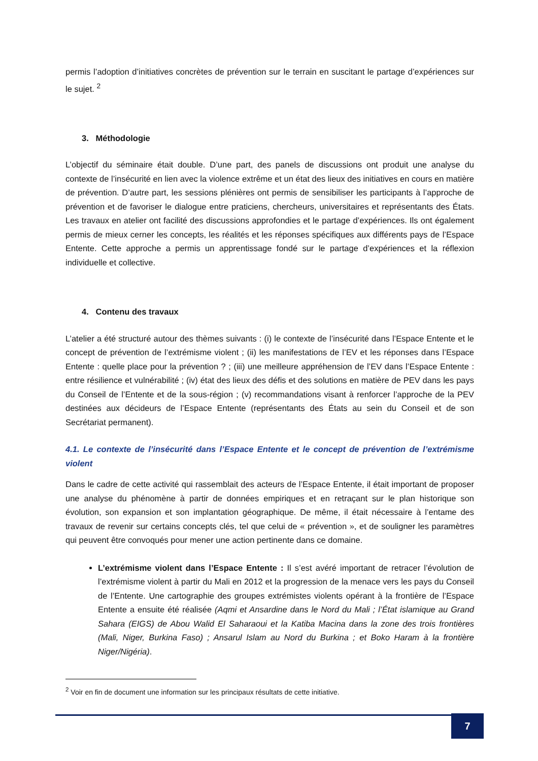permis l’adoption d’initiatives concrètes de prévention sur le terrain en suscitant le partage d’expériences sur le sujet. <sup>2</sup>
3. Méthodologie
L’objectif du séminaire était double. D’une part, des panels de discussions ont produit une analyse du contexte de l’insécurité en lien avec la violence extrême et un état des lieux des initiatives en cours en matière de prévention. D’autre part, les sessions plénières ont permis de sensibiliser les participants à l’approche de prévention et de favoriser le dialogue entre praticiens, chercheurs, universitaires et représentants des États. Les travaux en atelier ont facilité des discussions approfondies et le partage d’expériences. Ils ont également permis de mieux cerner les concepts, les réalités et les réponses spécifiques aux différents pays de l’Espace Entente. Cette approche a permis un apprentissage fondé sur le partage d’expériences et la réflexion individuelle et collective.
4. Contenu des travaux
L’atelier a été structuré autour des thèmes suivants : (i) le contexte de l’insécurité dans l’Espace Entente et le concept de prévention de l’extrémisme violent ; (ii) les manifestations de l’EV et les réponses dans l’Espace Entente : quelle place pour la prévention ? ; (iii) une meilleure appréhension de l’EV dans l’Espace Entente : entre résilience et vulnérabilité ; (iv) état des lieux des défis et des solutions en matière de PEV dans les pays du Conseil de l’Entente et de la sous-région ; (v) recommandations visant à renforcer l’approche de la PEV destinées aux décideurs de l’Espace Entente (représentants des États au sein du Conseil et de son Secrétariat permanent).
4.1. Le contexte de l’insécurité dans l’Espace Entente et le concept de prévention de l’extrémisme violent
Dans le cadre de cette activité qui rassemblait des acteurs de l’Espace Entente, il était important de proposer une analyse du phénomène à partir de données empiriques et en retraçant sur le plan historique son évolution, son expansion et son implantation géographique. De même, il était nécessaire à l’entame des travaux de revenir sur certains concepts clés, tel que celui de « prévention », et de souligner les paramètres qui peuvent être convoqués pour mener une action pertinente dans ce domaine.
L’extrémisme violent dans l’Espace Entente : Il s’est avéré important de retracer l’évolution de l’extrémisme violent à partir du Mali en 2012 et la progression de la menace vers les pays du Conseil de l’Entente. Une cartographie des groupes extrémistes violents opérant à la frontière de l’Espace Entente a ensuite été réalisée (Aqmi et Ansardine dans le Nord du Mali ; l’État islamique au Grand Sahara (EIGS) de Abou Walid El Saharaoui et la Katiba Macina dans la zone des trois frontières (Mali, Niger, Burkina Faso) ; Ansarul Islam au Nord du Burkina ; et Boko Haram à la frontière Niger/Nigéria).
<sup>2</sup> Voir en fin de document une information sur les principaux résultats de cette initiative.
7